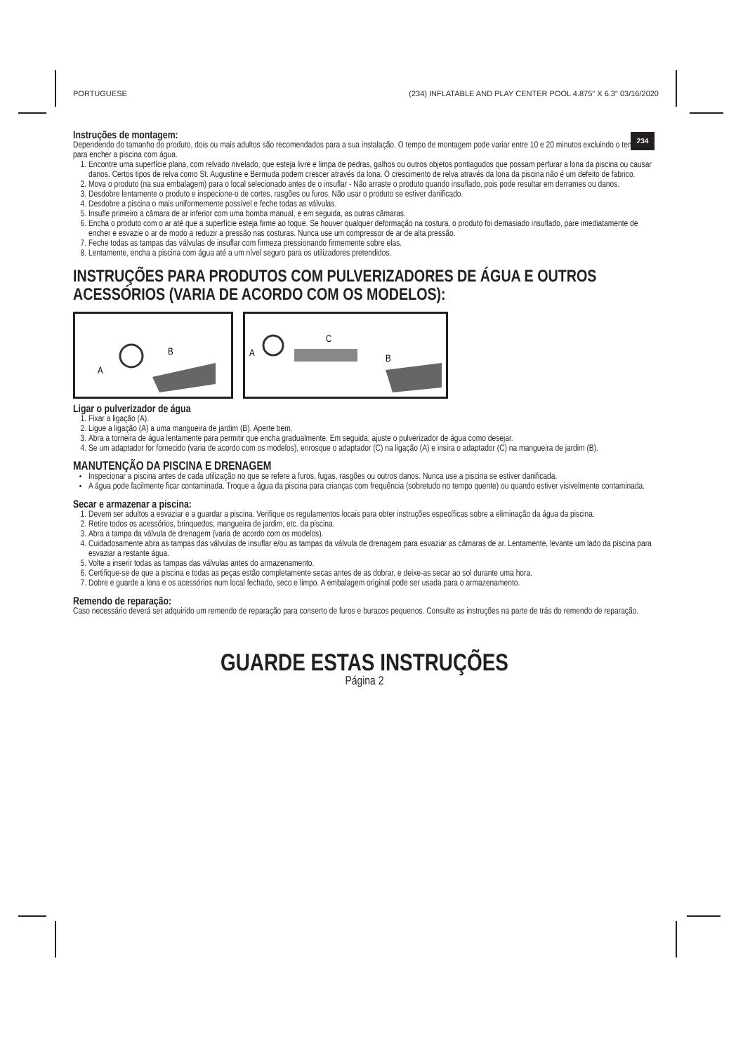PORTUGUESE (234) INFLATABLE AND PLAY CENTER POOL 4.875" X 6.3" 03/16/2020
234
Instruções de montagem:
Dependendo do tamanho do produto, dois ou mais adultos são recomendados para a sua instalação. O tempo de montagem pode variar entre 10 e 20 minutos excluindo o tempo para encher a piscina com água.
1. Encontre uma superfície plana, com relvado nivelado, que esteja livre e limpa de pedras, galhos ou outros objetos pontiagudos que possam perfurar a lona da piscina ou causar danos. Certos tipos de relva como St. Augustine e Bermuda podem crescer através da lona. O crescimento de relva através da lona da piscina não é um defeito de fabrico.
2. Mova o produto (na sua embalagem) para o local selecionado antes de o insuflar - Não arraste o produto quando insuflado, pois pode resultar em derrames ou danos.
3. Desdobre lentamente o produto e inspecione-o de cortes, rasgões ou furos. Não usar o produto se estiver danificado.
4. Desdobre a piscina o mais uniformemente possível e feche todas as válvulas.
5. Insufle primeiro a câmara de ar inferior com uma bomba manual, e em seguida, as outras câmaras.
6. Encha o produto com o ar até que a superfície esteja firme ao toque. Se houver qualquer deformação na costura, o produto foi demasiado insuflado, pare imediatamente de encher e esvazie o ar de modo a reduzir a pressão nas costuras. Nunca use um compressor de ar de alta pressão.
7. Feche todas as tampas das válvulas de insuflar com firmeza pressionando firmemente sobre elas.
8. Lentamente, encha a piscina com água até a um nível seguro para os utilizadores pretendidos.
INSTRUÇÕES PARA PRODUTOS COM PULVERIZADORES DE ÁGUA E OUTROS ACESSÓRIOS (VARIA DE ACORDO COM OS MODELOS):
B
A
C
A
B
Ligar o pulverizador de água
1. Fixar a ligação (A).
2. Ligue a ligação (A) a uma mangueira de jardim (B). Aperte bem.
3. Abra a torneira de água lentamente para permitir que encha gradualmente. Em seguida, ajuste o pulverizador de água como desejar.
4. Se um adaptador for fornecido (varia de acordo com os modelos), enrosque o adaptador (C) na ligação (A) e insira o adaptador (C) na mangueira de jardim (B).
MANUTENÇÃO DA PISCINA E DRENAGEM
Inspecionar a piscina antes de cada utilização no que se refere a furos, fugas, rasgões ou outros danos. Nunca use a piscina se estiver danificada.
A água pode facilmente ficar contaminada. Troque a água da piscina para crianças com frequência (sobretudo no tempo quente) ou quando estiver visivelmente contaminada.
Secar e armazenar a piscina:
1. Devem ser adultos a esvaziar e a guardar a piscina. Verifique os regulamentos locais para obter instruções específicas sobre a eliminação da água da piscina.
2. Retire todos os acessórios, brinquedos, mangueira de jardim, etc. da piscina.
3. Abra a tampa da válvula de drenagem (varia de acordo com os modelos).
4. Cuidadosamente abra as tampas das válvulas de insuflar e/ou as tampas da válvula de drenagem para esvaziar as câmaras de ar. Lentamente, levante um lado da piscina para esvaziar a restante água.
5. Volte a inserir todas as tampas das válvulas antes do armazenamento.
6. Certifique-se de que a piscina e todas as peças estão completamente secas antes de as dobrar, e deixe-as secar ao sol durante uma hora.
7. Dobre e guarde a lona e os acessórios num local fechado, seco e limpo. A embalagem original pode ser usada para o armazenamento.
Remendo de reparação:
Caso necessário deverá ser adquirido um remendo de reparação para conserto de furos e buracos pequenos. Consulte as instruções na parte de trás do remendo de reparação.
GUARDE ESTAS INSTRUÇÕES
Página 2